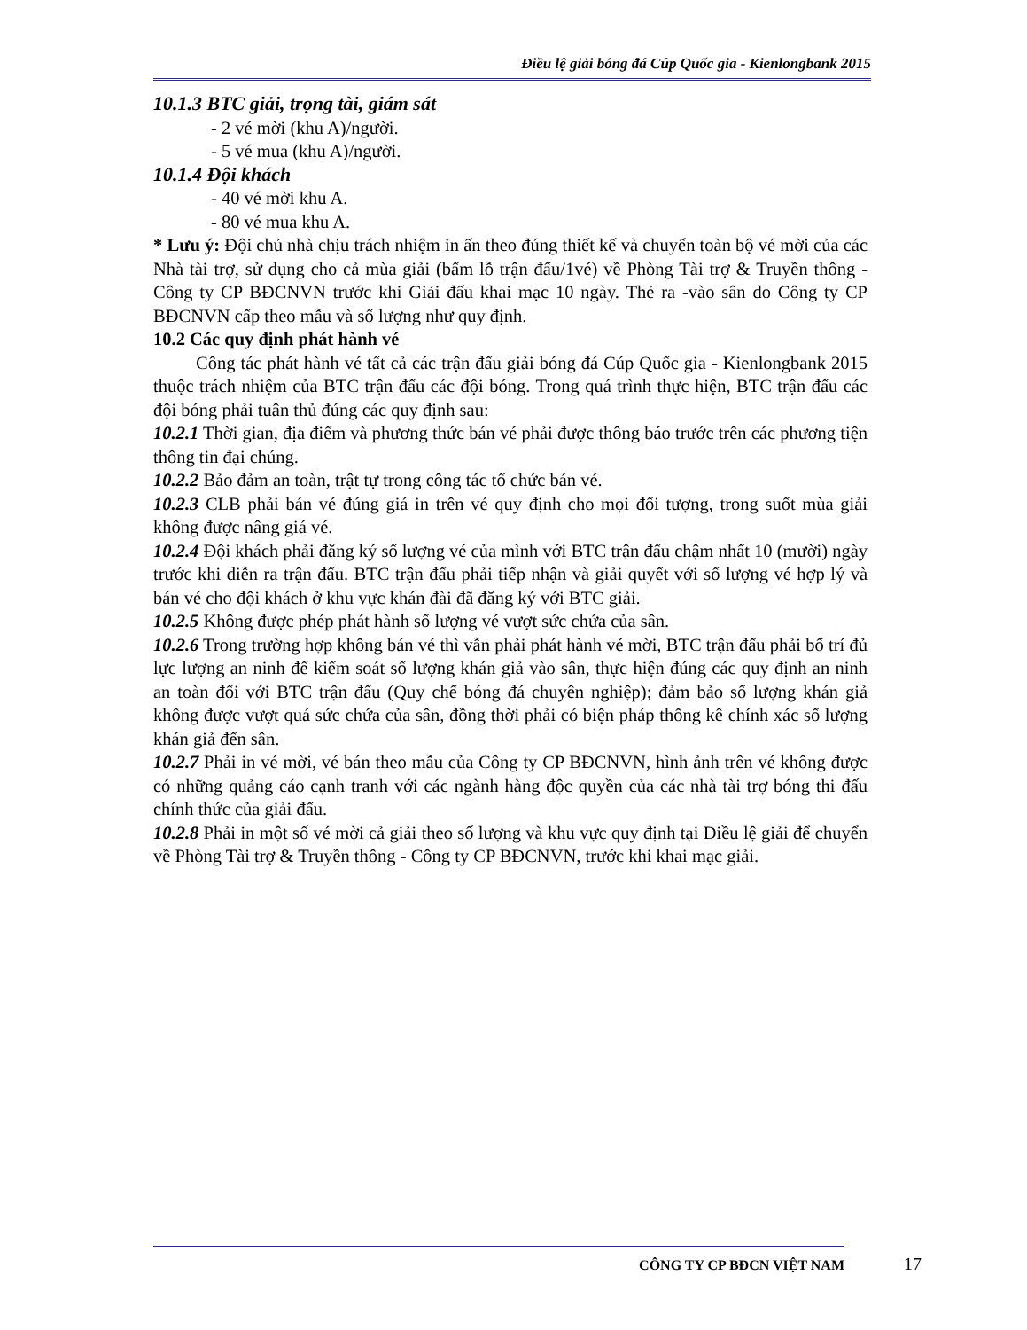Điều lệ giải bóng đá Cúp Quốc gia - Kienlongbank 2015
10.1.3 BTC giải, trọng tài, giám sát
- 2 vé mời (khu A)/người.
- 5 vé mua (khu A)/người.
10.1.4 Đội khách
- 40 vé mời khu A.
- 80 vé mua khu A.
* Lưu ý: Đội chủ nhà chịu trách nhiệm in ấn theo đúng thiết kế và chuyển toàn bộ vé mời của các Nhà tài trợ, sử dụng cho cả mùa giải (bấm lỗ trận đấu/1vé) về Phòng Tài trợ & Truyền thông - Công ty CP BĐCNVN trước khi Giải đấu khai mạc 10 ngày. Thẻ ra -vào sân do Công ty CP BĐCNVN cấp theo mẫu và số lượng như quy định.
10.2 Các quy định phát hành vé
Công tác phát hành vé tất cả các trận đấu giải bóng đá Cúp Quốc gia - Kienlongbank 2015 thuộc trách nhiệm của BTC trận đấu các đội bóng. Trong quá trình thực hiện, BTC trận đấu các đội bóng phải tuân thủ đúng các quy định sau:
10.2.1 Thời gian, địa điểm và phương thức bán vé phải được thông báo trước trên các phương tiện thông tin đại chúng.
10.2.2 Bảo đảm an toàn, trật tự trong công tác tổ chức bán vé.
10.2.3 CLB phải bán vé đúng giá in trên vé quy định cho mọi đối tượng, trong suốt mùa giải không được nâng giá vé.
10.2.4 Đội khách phải đăng ký số lượng vé của mình với BTC trận đấu chậm nhất 10 (mười) ngày trước khi diễn ra trận đấu. BTC trận đấu phải tiếp nhận và giải quyết với số lượng vé hợp lý và bán vé cho đội khách ở khu vực khán đài đã đăng ký với BTC giải.
10.2.5 Không được phép phát hành số lượng vé vượt sức chứa của sân.
10.2.6 Trong trường hợp không bán vé thì vẫn phải phát hành vé mời, BTC trận đấu phải bố trí đủ lực lượng an ninh để kiểm soát số lượng khán giả vào sân, thực hiện đúng các quy định an ninh an toàn đối với BTC trận đấu (Quy chế bóng đá chuyên nghiệp); đảm bảo số lượng khán giả không được vượt quá sức chứa của sân, đồng thời phải có biện pháp thống kê chính xác số lượng khán giả đến sân.
10.2.7 Phải in vé mời, vé bán theo mẫu của Công ty CP BĐCNVN, hình ảnh trên vé không được có những quảng cáo cạnh tranh với các ngành hàng độc quyền của các nhà tài trợ bóng thi đấu chính thức của giải đấu.
10.2.8 Phải in một số vé mời cả giải theo số lượng và khu vực quy định tại Điều lệ giải để chuyển về Phòng Tài trợ & Truyền thông - Công ty CP BĐCNVN, trước khi khai mạc giải.
CÔNG TY CP BĐCN VIỆT NAM 17